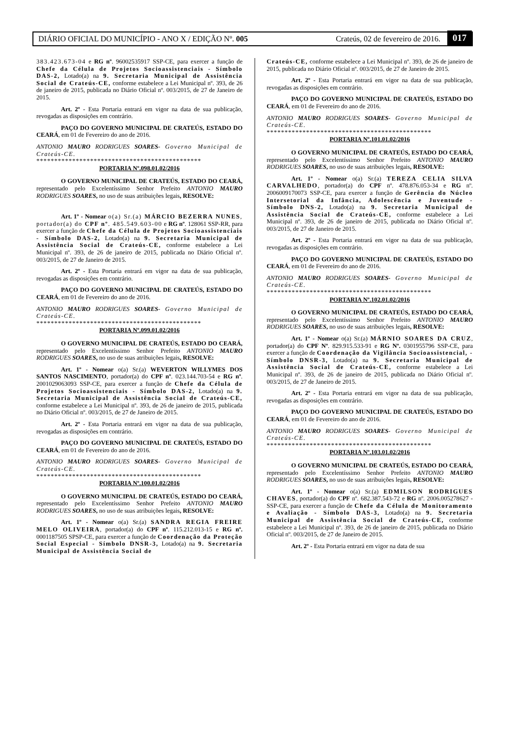DIÁRIO OFICIAL DO MUNICÍPIO - ANO X / EDIÇÃO Nº. 005 Crateús, 02 de fevereiro de 2016. 017
383.423.673-04 e RG nº. 96002535917 SSP-CE, para exercer a função de Chefe da Célula de Projetos Socioassistenciais - Símbolo DAS-2, Lotado(a) na 9. Secretaria Municipal de Assistência Social de Crateús-CE, conforme estabelece a Lei Municipal nº. 393, de 26 de janeiro de 2015, publicada no Diário Oficial nº. 003/2015, de 27 de Janeiro de 2015.
Art. 2º - Esta Portaria entrará em vigor na data de sua publicação, revogadas as disposições em contrário.
PAÇO DO GOVERNO MUNICIPAL DE CRATEÚS, ESTADO DO CEARÁ, em 01 de Fevereiro do ano de 2016.
ANTONIO MAURO RODRIGUES SOARES- Governo Municipal de Crateús-CE.
**********************************************
PORTARIA Nº.098.01.02/2016
O GOVERNO MUNICIPAL DE CRATEÚS, ESTADO DO CEARÁ, representado pelo Excelentíssimo Senhor Prefeito ANTONIO MAURO RODRIGUES SOARES, no uso de suas atribuições legais, RESOLVE:
Art. 1º - Nomear o(a) Sr.(a) MÁRCIO BEZERRA NUNES, portador(a) do CPF nº. 485.549.603-00 e RG nº. 128061 SSP-RR, para exercer a função de Chefe da Célula de Projetos Socioassistenciais - Símbolo DAS-2, Lotado(a) na 9. Secretaria Municipal de Assistência Social de Crateús-CE, conforme estabelece a Lei Municipal nº. 393, de 26 de janeiro de 2015, publicada no Diário Oficial nº. 003/2015, de 27 de Janeiro de 2015.
Art. 2º - Esta Portaria entrará em vigor na data de sua publicação, revogadas as disposições em contrário.
PAÇO DO GOVERNO MUNICIPAL DE CRATEÚS, ESTADO DO CEARÁ, em 01 de Fevereiro do ano de 2016.
ANTONIO MAURO RODRIGUES SOARES- Governo Municipal de Crateús-CE.
**********************************************
PORTARIA Nº.099.01.02/2016
O GOVERNO MUNICIPAL DE CRATEÚS, ESTADO DO CEARÁ, representado pelo Excelentíssimo Senhor Prefeito ANTONIO MAURO RODRIGUES SOARES, no uso de suas atribuições legais, RESOLVE:
Art. 1º - Nomear o(a) Sr.(a) WEVERTON WILLYMES DOS SANTOS NASCIMENTO, portador(a) do CPF nº. 023.144.703-54 e RG nº. 2001029063093 SSP-CE, para exercer a função de Chefe da Célula de Projetos Socioassistenciais - Símbolo DAS-2, Lotado(a) na 9. Secretaria Municipal de Assistência Social de Crateús-CE, conforme estabelece a Lei Municipal nº. 393, de 26 de janeiro de 2015, publicada no Diário Oficial nº. 003/2015, de 27 de Janeiro de 2015.
Art. 2º - Esta Portaria entrará em vigor na data de sua publicação, revogadas as disposições em contrário.
PAÇO DO GOVERNO MUNICIPAL DE CRATEÚS, ESTADO DO CEARÁ, em 01 de Fevereiro do ano de 2016.
ANTONIO MAURO RODRIGUES SOARES- Governo Municipal de Crateús-CE.
**********************************************
PORTARIA Nº.100.01.02/2016
O GOVERNO MUNICIPAL DE CRATEÚS, ESTADO DO CEARÁ, representado pelo Excelentíssimo Senhor Prefeito ANTONIO MAURO RODRIGUES SOARES, no uso de suas atribuições legais, RESOLVE:
Art. 1º - Nomear o(a) Sr.(a) SANDRA REGIA FREIRE MELO OLIVEIRA, portador(a) do CPF nº. 115.212.013-15 e RG nº. 0001187505 SPSP-CE, para exercer a função de Coordenação da Proteção Social Especial - Símbolo DNSR-3, Lotado(a) na 9. Secretaria Municipal de Assistência Social de
Crateús-CE, conforme estabelece a Lei Municipal nº. 393, de 26 de janeiro de 2015, publicada no Diário Oficial nº. 003/2015, de 27 de Janeiro de 2015.
Art. 2º - Esta Portaria entrará em vigor na data de sua publicação, revogadas as disposições em contrário.
PAÇO DO GOVERNO MUNICIPAL DE CRATEÚS, ESTADO DO CEARÁ, em 01 de Fevereiro do ano de 2016.
ANTONIO MAURO RODRIGUES SOARES- Governo Municipal de Crateús-CE.
**********************************************
PORTARIA Nº.101.01.02/2016
O GOVERNO MUNICIPAL DE CRATEÚS, ESTADO DO CEARÁ, representado pelo Excelentíssimo Senhor Prefeito ANTONIO MAURO RODRIGUES SOARES, no uso de suas atribuições legais, RESOLVE:
Art. 1º - Nomear o(a) Sr.(a) TEREZA CELIA SILVA CARVALHEDO, portador(a) do CPF nº. 478.876.053-34 e RG nº. 2006009170073 SSP-CE, para exercer a função de Gerência do Núcleo Intersetorial da Infância, Adolescência e Juventude - Símbolo DNS-2, Lotado(a) na 9. Secretaria Municipal de Assistência Social de Crateús-CE, conforme estabelece a Lei Municipal nº. 393, de 26 de janeiro de 2015, publicada no Diário Oficial nº. 003/2015, de 27 de Janeiro de 2015.
Art. 2º - Esta Portaria entrará em vigor na data de sua publicação, revogadas as disposições em contrário.
PAÇO DO GOVERNO MUNICIPAL DE CRATEÚS, ESTADO DO CEARÁ, em 01 de Fevereiro do ano de 2016.
ANTONIO MAURO RODRIGUES SOARES- Governo Municipal de Crateús-CE.
**********************************************
PORTARIA Nº.102.01.02/2016
O GOVERNO MUNICIPAL DE CRATEÚS, ESTADO DO CEARÁ, representado pelo Excelentíssimo Senhor Prefeito ANTONIO MAURO RODRIGUES SOARES, no uso de suas atribuições legais, RESOLVE:
Art. 1º - Nomear o(a) Sr.(a) MÁRNIO SOARES DA CRUZ, portador(a) do CPF Nº. 829.915.533-91 e RG Nº. 0301955796 SSP-CE, para exercer a função de Coordenação da Vigilância Socioassistencial, - Símbolo DNSR-3, Lotado(a) na 9. Secretaria Municipal de Assistência Social de Crateús-CE, conforme estabelece a Lei Municipal nº. 393, de 26 de janeiro de 2015, publicada no Diário Oficial nº. 003/2015, de 27 de Janeiro de 2015.
Art. 2º - Esta Portaria entrará em vigor na data de sua publicação, revogadas as disposições em contrário.
PAÇO DO GOVERNO MUNICIPAL DE CRATEÚS, ESTADO DO CEARÁ, em 01 de Fevereiro do ano de 2016.
ANTONIO MAURO RODRIGUES SOARES- Governo Municipal de Crateús-CE.
**********************************************
PORTARIA Nº.103.01.02/2016
O GOVERNO MUNICIPAL DE CRATEÚS, ESTADO DO CEARÁ, representado pelo Excelentíssimo Senhor Prefeito ANTONIO MAURO RODRIGUES SOARES, no uso de suas atribuições legais, RESOLVE:
Art. 1º - Nomear o(a) Sr.(a) EDMILSON RODRIGUES CHAVES, portador(a) do CPF nº. 682.387.543-72 e RG nº. 2006.005278627 - SSP-CE, para exercer a função de Chefe da Célula de Monitoramento e Avaliação - Símbolo DAS-3, Lotado(a) na 9. Secretaria Municipal de Assistência Social de Crateús-CE, conforme estabelece a Lei Municipal nº. 393, de 26 de janeiro de 2015, publicada no Diário Oficial nº. 003/2015, de 27 de Janeiro de 2015.
Art. 2º - Esta Portaria entrará em vigor na data de sua